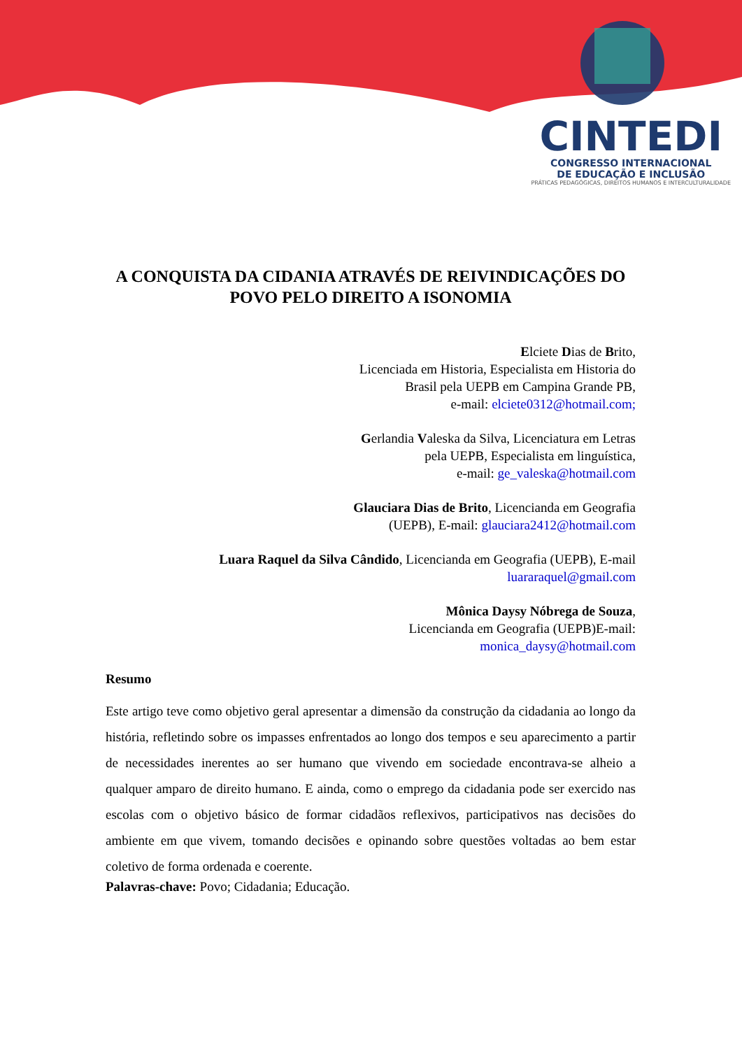CINTEDI
CONGRESSO INTERNACIONAL
DE EDUCAÇÃO E INCLUSÃO
PRÁTICAS PEDAGÓGICAS, DIREITOS HUMANOS E INTERCULTURALIDADE
A CONQUISTA DA CIDANIA ATRAVÉS DE REIVINDICAÇÕES DO POVO PELO DIREITO A ISONOMIA
Elciete Dias de Brito,
Licenciada em Historia, Especialista em Historia do
Brasil pela UEPB em Campina Grande PB,
e-mail: elciete0312@hotmail.com;
Gerlandia Valeska da Silva, Licenciatura em Letras
pela UEPB, Especialista em linguística,
e-mail: ge_valeska@hotmail.com
Glauciara Dias de Brito, Licencianda em Geografia
(UEPB), E-mail: glauciara2412@hotmail.com
Luara Raquel da Silva Cândido, Licencianda em Geografia (UEPB), E-mail
luararaquel@gmail.com
Mônica Daysy Nóbrega de Souza,
Licencianda em Geografia (UEPB)E-mail:
monica_daysy@hotmail.com
Resumo
Este artigo teve como objetivo geral apresentar a dimensão da construção da cidadania ao longo da história, refletindo sobre os impasses enfrentados ao longo dos tempos e seu aparecimento a partir de necessidades inerentes ao ser humano que vivendo em sociedade encontrava-se alheio a qualquer amparo de direito humano. E ainda, como o emprego da cidadania pode ser exercido nas escolas com o objetivo básico de formar cidadãos reflexivos, participativos nas decisões do ambiente em que vivem, tomando decisões e opinando sobre questões voltadas ao bem estar coletivo de forma ordenada e coerente.
Palavras-chave: Povo; Cidadania; Educação.